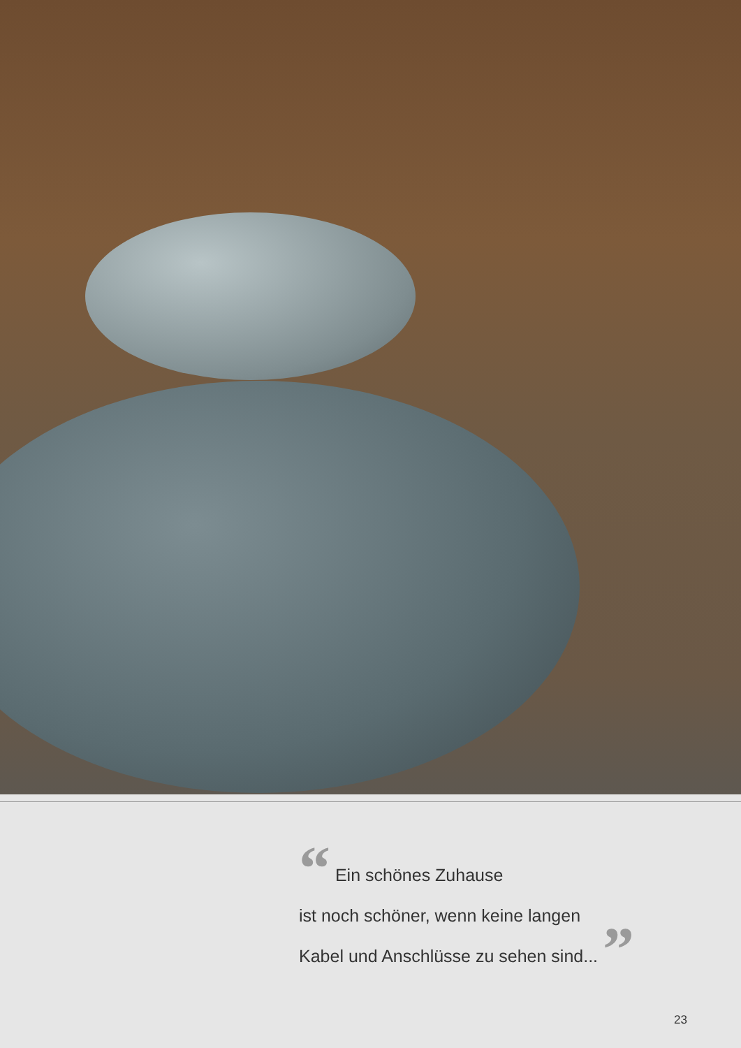“ Ein schönes Zuhause
ist noch schöner, wenn keine langen
Kabel und Anschlüsse zu sehen sind... ”
23